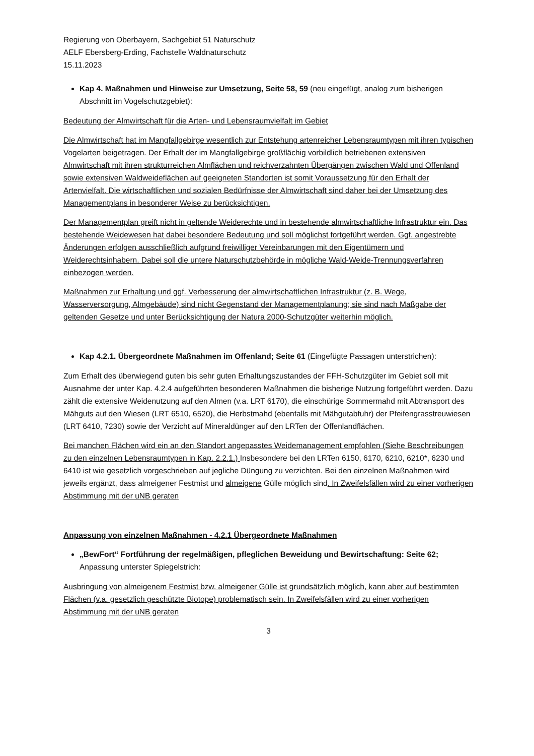Regierung von Oberbayern, Sachgebiet 51 Naturschutz
AELF Ebersberg-Erding, Fachstelle Waldnaturschutz
15.11.2023
Kap 4. Maßnahmen und Hinweise zur Umsetzung, Seite 58, 59 (neu eingefügt, analog zum bisherigen Abschnitt im Vogelschutzgebiet):
Bedeutung der Almwirtschaft für die Arten- und Lebensraumvielfalt im Gebiet
Die Almwirtschaft hat im Mangfallgebirge wesentlich zur Entstehung artenreicher Lebensraumtypen mit ihren typischen Vogelarten beigetragen. Der Erhalt der im Mangfallgebirge großflächig vorbildlich betriebenen extensiven Almwirtschaft mit ihren strukturreichen Almflächen und reichverzahnten Übergängen zwischen Wald und Offenland sowie extensiven Waldweideflächen auf geeigneten Standorten ist somit Voraussetzung für den Erhalt der Artenvielfalt. Die wirtschaftlichen und sozialen Bedürfnisse der Almwirtschaft sind daher bei der Umsetzung des Managementplans in besonderer Weise zu berücksichtigen.
Der Managementplan greift nicht in geltende Weiderechte und in bestehende almwirtschaftliche Infrastruktur ein. Das bestehende Weidewesen hat dabei besondere Bedeutung und soll möglichst fortgeführt werden. Ggf. angestrebte Änderungen erfolgen ausschließlich aufgrund freiwilliger Vereinbarungen mit den Eigentümern und Weiderechtsinhabern. Dabei soll die untere Naturschutzbehörde in mögliche Wald-Weide-Trennungsverfahren einbezogen werden.
Maßnahmen zur Erhaltung und ggf. Verbesserung der almwirtschaftlichen Infrastruktur (z. B. Wege, Wasserversorgung, Almgebäude) sind nicht Gegenstand der Managementplanung; sie sind nach Maßgabe der geltenden Gesetze und unter Berücksichtigung der Natura 2000-Schutzgüter weiterhin möglich.
Kap 4.2.1. Übergeordnete Maßnahmen im Offenland; Seite 61 (Eingefügte Passagen unterstrichen):
Zum Erhalt des überwiegend guten bis sehr guten Erhaltungszustandes der FFH-Schutzgüter im Gebiet soll mit Ausnahme der unter Kap. 4.2.4 aufgeführten besonderen Maßnahmen die bisherige Nutzung fortgeführt werden. Dazu zählt die extensive Weidenutzung auf den Almen (v.a. LRT 6170), die einschürige Sommermahd mit Abtransport des Mähguts auf den Wiesen (LRT 6510, 6520), die Herbstmahd (ebenfalls mit Mähgutabfuhr) der Pfeifengrasstreuwiesen (LRT 6410, 7230) sowie der Verzicht auf Mineraldünger auf den LRTen der Offenlandflächen.
Bei manchen Flächen wird ein an den Standort angepasstes Weidemanagement empfohlen (Siehe Beschreibungen zu den einzelnen Lebensraumtypen in Kap. 2.2.1.) Insbesondere bei den LRTen 6150, 6170, 6210, 6210*, 6230 und 6410 ist wie gesetzlich vorgeschrieben auf jegliche Düngung zu verzichten. Bei den einzelnen Maßnahmen wird jeweils ergänzt, dass almeigener Festmist und almeigene Gülle möglich sind. In Zweifelsfällen wird zu einer vorherigen Abstimmung mit der uNB geraten
Anpassung von einzelnen Maßnahmen - 4.2.1 Übergeordnete Maßnahmen
„BewFort“ Fortführung der regelmäßigen, pfleglichen Beweidung und Bewirtschaftung: Seite 62; Anpassung unterster Spiegelstrich:
Ausbringung von almeigenem Festmist bzw. almeigener Gülle ist grundsätzlich möglich, kann aber auf bestimmten Flächen (v.a. gesetzlich geschützte Biotope) problematisch sein. In Zweifelsfällen wird zu einer vorherigen Abstimmung mit der uNB geraten
3